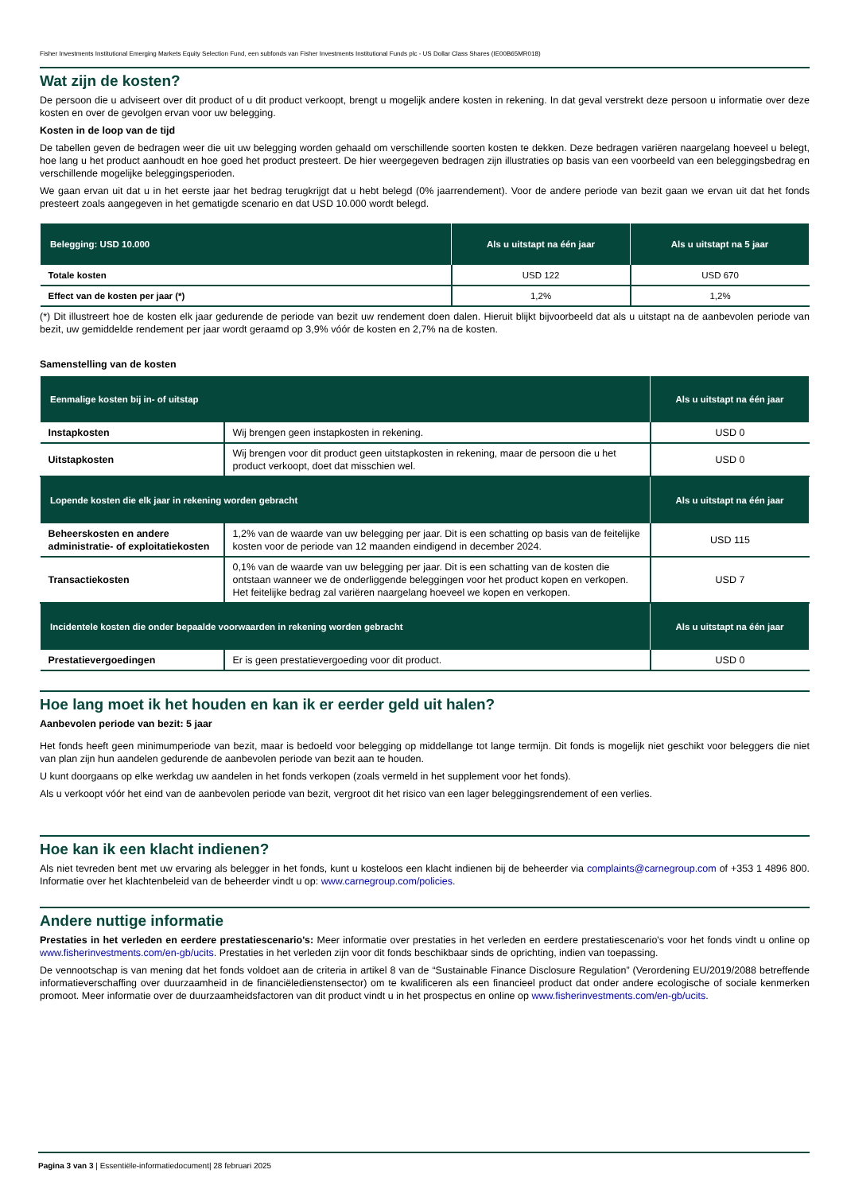Fisher Investments Institutional Emerging Markets Equity Selection Fund, een subfonds van Fisher Investments Institutional Funds plc - US Dollar Class Shares (IE00B65MR018)
Wat zijn de kosten?
De persoon die u adviseert over dit product of u dit product verkoopt, brengt u mogelijk andere kosten in rekening. In dat geval verstrekt deze persoon u informatie over deze kosten en over de gevolgen ervan voor uw belegging.
Kosten in de loop van de tijd
De tabellen geven de bedragen weer die uit uw belegging worden gehaald om verschillende soorten kosten te dekken. Deze bedragen variëren naargelang hoeveel u belegt, hoe lang u het product aanhoudt en hoe goed het product presteert. De hier weergegeven bedragen zijn illustraties op basis van een voorbeeld van een beleggingsbedrag en verschillende mogelijke beleggingsperioden.
We gaan ervan uit dat u in het eerste jaar het bedrag terugkrijgt dat u hebt belegd (0% jaarrendement). Voor de andere periode van bezit gaan we ervan uit dat het fonds presteert zoals aangegeven in het gematigde scenario en dat USD 10.000 wordt belegd.
| Belegging: USD 10.000 | Als u uitstapt na één jaar | Als u uitstapt na 5 jaar |
| --- | --- | --- |
| Totale kosten | USD 122 | USD 670 |
| Effect van de kosten per jaar (*) | 1,2% | 1,2% |
(*) Dit illustreert hoe de kosten elk jaar gedurende de periode van bezit uw rendement doen dalen. Hieruit blijkt bijvoorbeeld dat als u uitstapt na de aanbevolen periode van bezit, uw gemiddelde rendement per jaar wordt geraamd op 3,9% vóór de kosten en 2,7% na de kosten.
Samenstelling van de kosten
| Eenmalige kosten bij in- of uitstap | | Als u uitstapt na één jaar |
| --- | --- | --- |
| Instapkosten | Wij brengen geen instapkosten in rekening. | USD 0 |
| Uitstapkosten | Wij brengen voor dit product geen uitstapkosten in rekening, maar de persoon die u het product verkoopt, doet dat misschien wel. | USD 0 |
| Lopende kosten die elk jaar in rekening worden gebracht | | Als u uitstapt na één jaar |
| Beheerskosten en andere administratie- of exploitatiekosten | 1,2% van de waarde van uw belegging per jaar. Dit is een schatting op basis van de feitelijke kosten voor de periode van 12 maanden eindigend in december 2024. | USD 115 |
| Transactiekosten | 0,1% van de waarde van uw belegging per jaar. Dit is een schatting van de kosten die ontstaan wanneer we de onderliggende beleggingen voor het product kopen en verkopen. Het feitelijke bedrag zal variëren naargelang hoeveel we kopen en verkopen. | USD 7 |
| Incidentele kosten die onder bepaalde voorwaarden in rekening worden gebracht | | Als u uitstapt na één jaar |
| Prestatievergoedingen | Er is geen prestatievergoeding voor dit product. | USD 0 |
Hoe lang moet ik het houden en kan ik er eerder geld uit halen?
Aanbevolen periode van bezit: 5 jaar
Het fonds heeft geen minimumperiode van bezit, maar is bedoeld voor belegging op middellange tot lange termijn. Dit fonds is mogelijk niet geschikt voor beleggers die niet van plan zijn hun aandelen gedurende de aanbevolen periode van bezit aan te houden.
U kunt doorgaans op elke werkdag uw aandelen in het fonds verkopen (zoals vermeld in het supplement voor het fonds).
Als u verkoopt vóór het eind van de aanbevolen periode van bezit, vergroot dit het risico van een lager beleggingsrendement of een verlies.
Hoe kan ik een klacht indienen?
Als niet tevreden bent met uw ervaring als belegger in het fonds, kunt u kosteloos een klacht indienen bij de beheerder via complaints@carnegroup.com of +353 1 4896 800. Informatie over het klachtenbeleid van de beheerder vindt u op: www.carnegroup.com/policies.
Andere nuttige informatie
Prestaties in het verleden en eerdere prestatiescenario's: Meer informatie over prestaties in het verleden en eerdere prestatiescenario's voor het fonds vindt u online op www.fisherinvestments.com/en-gb/ucits. Prestaties in het verleden zijn voor dit fonds beschikbaar sinds de oprichting, indien van toepassing.
De vennootschap is van mening dat het fonds voldoet aan de criteria in artikel 8 van de “Sustainable Finance Disclosure Regulation” (Verordening EU/2019/2088 betreffende informatieverschaffing over duurzaamheid in de financiëledienstensector) om te kwalificeren als een financieel product dat onder andere ecologische of sociale kenmerken promoot. Meer informatie over de duurzaamheidsfactoren van dit product vindt u in het prospectus en online op www.fisherinvestments.com/en-gb/ucits.
Pagina 3 van 3 | Essentiële-informatiedocument| 28 februari 2025